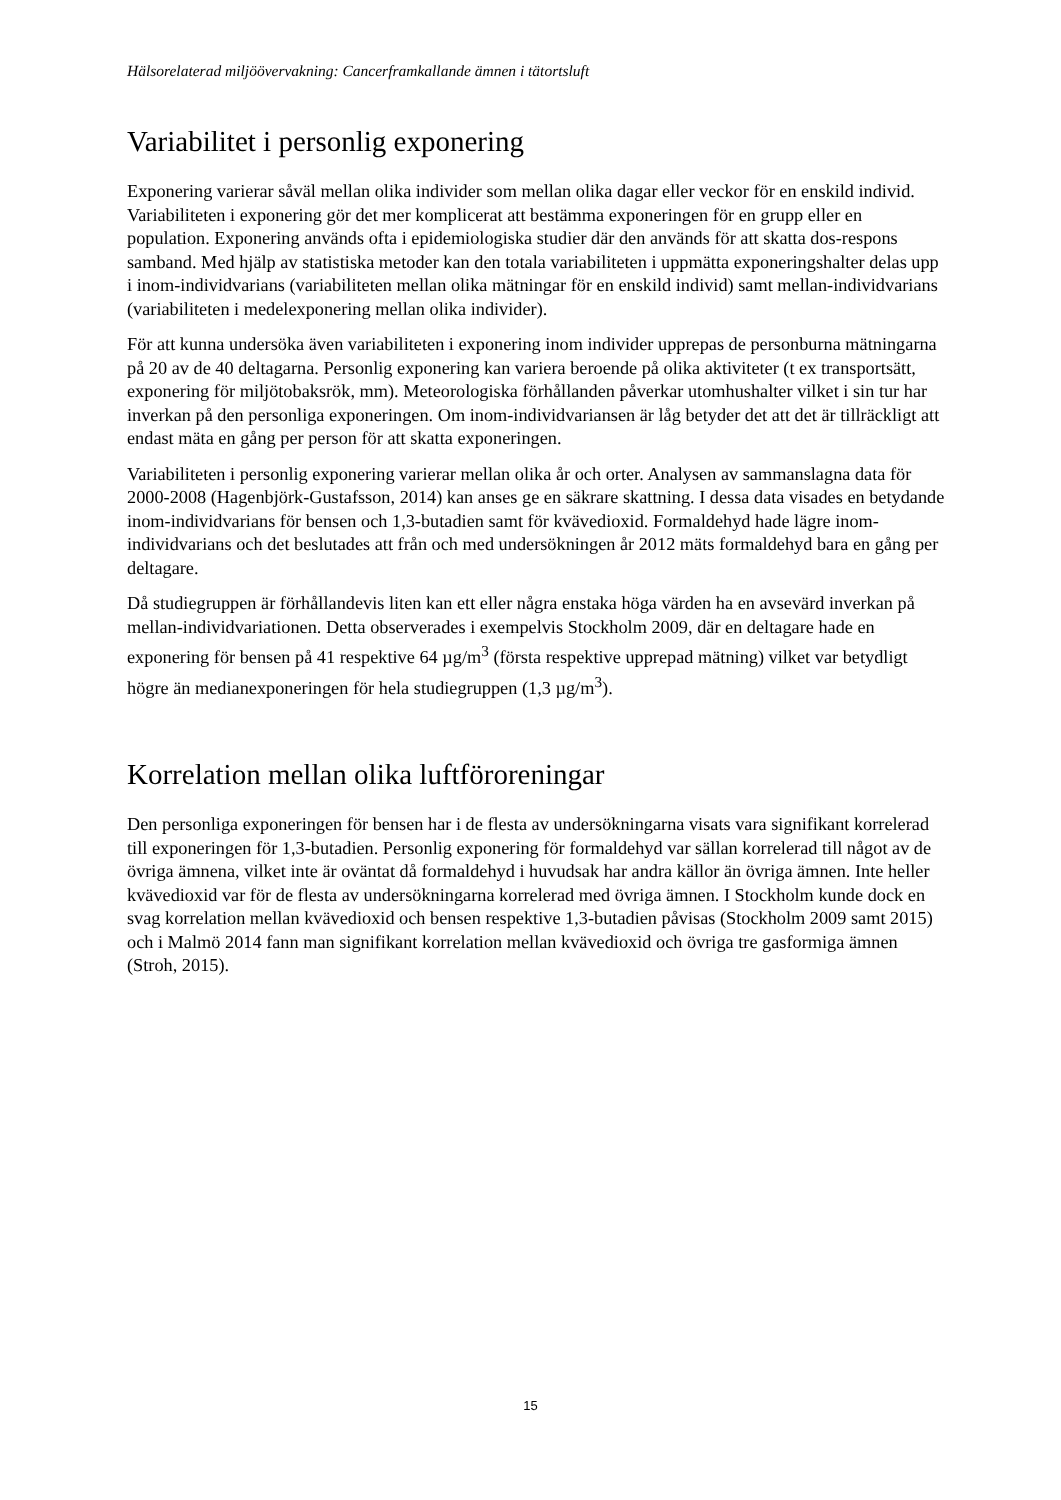Hälsorelaterad miljöövervakning: Cancerframkallande ämnen i tätortsluft
Variabilitet i personlig exponering
Exponering varierar såväl mellan olika individer som mellan olika dagar eller veckor för en enskild individ. Variabiliteten i exponering gör det mer komplicerat att bestämma exponeringen för en grupp eller en population. Exponering används ofta i epidemiologiska studier där den används för att skatta dos-respons samband. Med hjälp av statistiska metoder kan den totala variabiliteten i uppmätta exponeringshalter delas upp i inom-individvarians (variabiliteten mellan olika mätningar för en enskild individ) samt mellan-individvarians (variabiliteten i medelexponering mellan olika individer).
För att kunna undersöka även variabiliteten i exponering inom individer upprepas de personburna mätningarna på 20 av de 40 deltagarna. Personlig exponering kan variera beroende på olika aktiviteter (t ex transportsätt, exponering för miljötobaksrök, mm). Meteorologiska förhållanden påverkar utomhushalter vilket i sin tur har inverkan på den personliga exponeringen. Om inom-individvariansen är låg betyder det att det är tillräckligt att endast mäta en gång per person för att skatta exponeringen.
Variabiliteten i personlig exponering varierar mellan olika år och orter. Analysen av sammanslagna data för 2000-2008 (Hagenbjörk-Gustafsson, 2014) kan anses ge en säkrare skattning. I dessa data visades en betydande inom-individvarians för bensen och 1,3-butadien samt för kvävedioxid. Formaldehyd hade lägre inom-individvarians och det beslutades att från och med undersökningen år 2012 mäts formaldehyd bara en gång per deltagare.
Då studiegruppen är förhållandevis liten kan ett eller några enstaka höga värden ha en avsevärd inverkan på mellan-individvariationen. Detta observerades i exempelvis Stockholm 2009, där en deltagare hade en exponering för bensen på 41 respektive 64 µg/m<sup>3</sup> (första respektive upprepad mätning) vilket var betydligt högre än medianexponeringen för hela studiegruppen (1,3 µg/m<sup>3</sup>).
Korrelation mellan olika luftföroreningar
Den personliga exponeringen för bensen har i de flesta av undersökningarna visats vara signifikant korrelerad till exponeringen för 1,3-butadien. Personlig exponering för formaldehyd var sällan korrelerad till något av de övriga ämnena, vilket inte är oväntat då formaldehyd i huvudsak har andra källor än övriga ämnen. Inte heller kvävedioxid var för de flesta av undersökningarna korrelerad med övriga ämnen. I Stockholm kunde dock en svag korrelation mellan kvävedioxid och bensen respektive 1,3-butadien påvisas (Stockholm 2009 samt 2015) och i Malmö 2014 fann man signifikant korrelation mellan kvävedioxid och övriga tre gasformiga ämnen (Stroh, 2015).
15